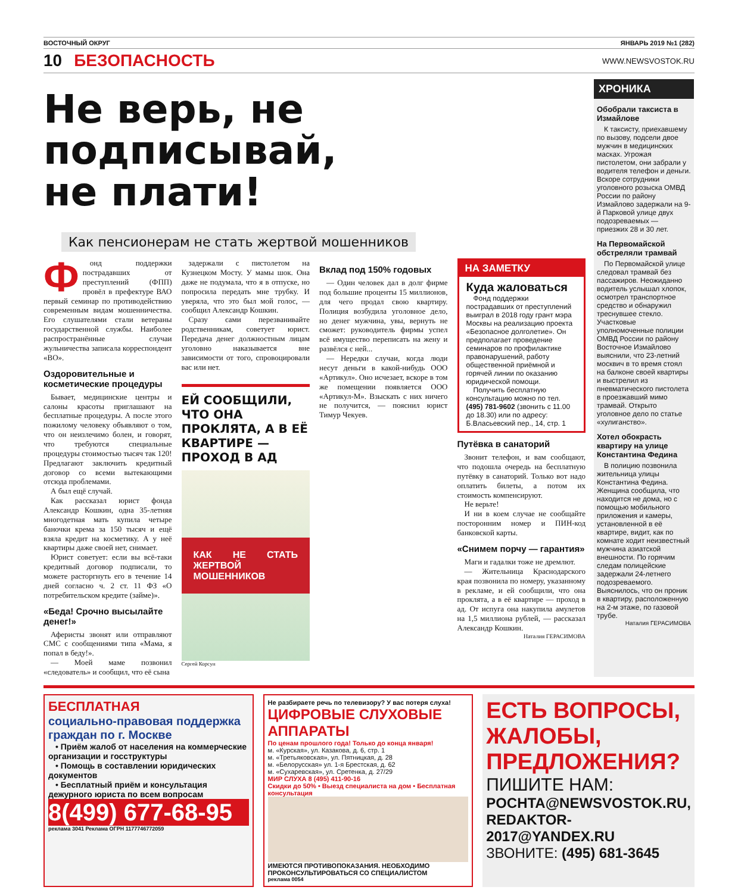ВОСТОЧНЫЙ ОКРУГ ЯНВАРЬ 2019 №1 (282)
10 БЕЗОПАСНОСТЬ
WWW.NEWSVOSTOK.RU
Не верь, не подписывай,
не плати! Как пенсионерам не стать жертвой мошенников
Ф
онд поддержки пострадавших от преступлений (ФПП) провёл в префектуре ВАО первый семинар по противодействию современным видам мошенничества. Его слушателями стали ветераны государственной службы. Наиболее распространённые случаи жульничества записала корреспондент «ВО».
Оздоровительные и косметические процедуры
Бывает, медицинские центры и салоны красоты приглашают на бесплатные процедуры. А после этого пожилому человеку объявляют о том, что он неизлечимо болен, и говорят, что требуются специальные процедуры стоимостью тысяч так 120! Предлагают заключить кредитный договор со всеми вытекающими отсюда проблемами.
А был ещё случай.
Как рассказал юрист фонда Александр Кошкин, одна 35-летняя многодетная мать купила четыре баночки крема за 150 тысяч и ещё взяла кредит на косметику. А у неё квартиры даже своей нет, снимает.
Юрист советует: если вы всё-таки кредитный договор подписали, то можете расторгнуть его в течение 14 дней согласно ч. 2 ст. 11 ФЗ «О потребительском кредите (займе)».
«Беда! Срочно высылайте денег!»
Аферисты звонят или отправляют СМС с сообщениями типа «Мама, я попал в беду!».
— Моей маме позвонил «следователь» и сообщил, что её сына
задержали с пистолетом на Кузнецком Мосту. У мамы шок. Она даже не подумала, что я в отпуске, но попросила передать мне трубку. И уверяла, что это был мой голос, — сообщил Александр Кошкин.
Сразу сами перезванивайте родственникам, советует юрист. Передача денег должностным лицам уголовно наказывается вне зависимости от того, спровоцировали вас или нет.
ЕЙ СООБЩИЛИ, ЧТО ОНА ПРОКЛЯТА, А В ЕЁ КВАРТИРЕ — ПРОХОД В АД
КАК НЕ СТАТЬ ЖЕРТВОЙ МОШЕННИКОВ
Сергей Корсун
Вклад под 150% годовых
— Один человек дал в долг фирме под большие проценты 15 миллионов, для чего продал свою квартиру. Полиция возбудила уголовное дело, но денег мужчина, увы, вернуть не сможет: руководитель фирмы успел всё имущество переписать на жену и развёлся с ней...
— Нередки случаи, когда люди несут деньги в какой-нибудь ООО «Артикул». Оно исчезает, вскоре в том же помещении появляется ООО «Артикул-М». Взыскать с них ничего не получится, — пояснил юрист Тимур Чекуев.
НА ЗАМЕТКУ
Куда жаловаться
Фонд поддержки пострадавших от преступлений выиграл в 2018 году грант мэра Москвы на реализацию проекта «Безопасное долголетие». Он предполагает проведение семинаров по профилактике правонарушений, работу общественной приёмной и горячей линии по оказанию юридической помощи.
Получить бесплатную консультацию можно по тел. (495) 781-9602 (звонить с 11.00 до 18.30) или по адресу: Б.Власьевский пер., 14, стр. 1
Путёвка в санаторий
Звонит телефон, и вам сообщают, что подошла очередь на бесплатную путёвку в санаторий. Только вот надо оплатить билеты, а потом их стоимость компенсируют.
Не верьте!
И ни в коем случае не сообщайте посторонним номер и ПИН-код банковской карты.
«Снимем порчу — гарантия»
Маги и гадалки тоже не дремлют.
— Жительница Краснодарского края позвонила по номеру, указанному в рекламе, и ей сообщили, что она проклята, а в её квартире — проход в ад. От испуга она накупила амулетов на 1,5 миллиона рублей, — рассказал Александр Кошкин.
Наталия ГЕРАСИМОВА
ХРОНИКА
Обобрали таксиста в Измайлове
К таксисту, приехавшему по вызову, подсели двое мужчин в медицинских масках. Угрожая пистолетом, они забрали у водителя телефон и деньги. Вскоре сотрудники уголовного розыска ОМВД России по району Измайлово задержали на 9-й Парковой улице двух подозреваемых — приезжих 28 и 30 лет.
На Первомайской обстреляли трамвай
По Первомайской улице следовал трамвай без пассажиров. Неожиданно водитель услышал хлопок, осмотрел транспортное средство и обнаружил треснувшее стекло. Участковые уполномоченные полиции ОМВД России по району Восточное Измайлово выяснили, что 23-летний москвич в то время стоял на балконе своей квартиры и выстрелил из пневматического пистолета в проезжавший мимо трамвай. Открыто уголовное дело по статье «хулиганство».
Хотел обокрасть квартиру на улице Константина Федина
В полицию позвонила жительница улицы Константина Федина. Женщина сообщила, что находится не дома, но с помощью мобильного приложения и камеры, установленной в её квартире, видит, как по комнате ходит неизвестный мужчина азиатской внешности. По горячим следам полицейские задержали 24-летнего подозреваемого. Выяснилось, что он проник в квартиру, расположенную на 2-м этаже, по газовой трубе.
Наталия ГЕРАСИМОВА
БЕСПЛАТНАЯ
социально-правовая поддержка граждан по г. Москве
• Приём жалоб от населения на коммерческие организации и госструктуры
• Помощь в составлении юридических документов
• Бесплатный приём и консультация дежурного юриста по всем вопросам
8(499) 677-68-95
реклама 3041 Реклама ОГРН 1177746772059
Не разбираете речь по телевизору? У вас потеря слуха!
ЦИФРОВЫЕ СЛУХОВЫЕ АППАРАТЫ
По ценам прошлого года! Только до конца января!
м. «Курская», ул. Казакова, д. 6, стр. 1
м. «Третьяковская», ул. Пятницкая, д. 28
м. «Белорусская» ул. 1-я Брестская, д. 62
м. «Сухаревская», ул. Сретенка, д. 27/29
МИР СЛУХА 8 (495) 411-90-16
Скидки до 50% • Выезд специалиста на дом • Бесплатная консультация
ИМЕЮТСЯ ПРОТИВОПОКАЗАНИЯ. НЕОБХОДИМО ПРОКОНСУЛЬТИРОВАТЬСЯ СО СПЕЦИАЛИСТОМ
реклама 0054
ЕСТЬ ВОПРОСЫ, ЖАЛОБЫ, ПРЕДЛОЖЕНИЯ?
ПИШИТЕ НАМ:
POCHTA@NEWSVOSTOK.RU,
REDAKTOR-2017@YANDEX.RU
ЗВОНИТЕ: (495) 681-3645